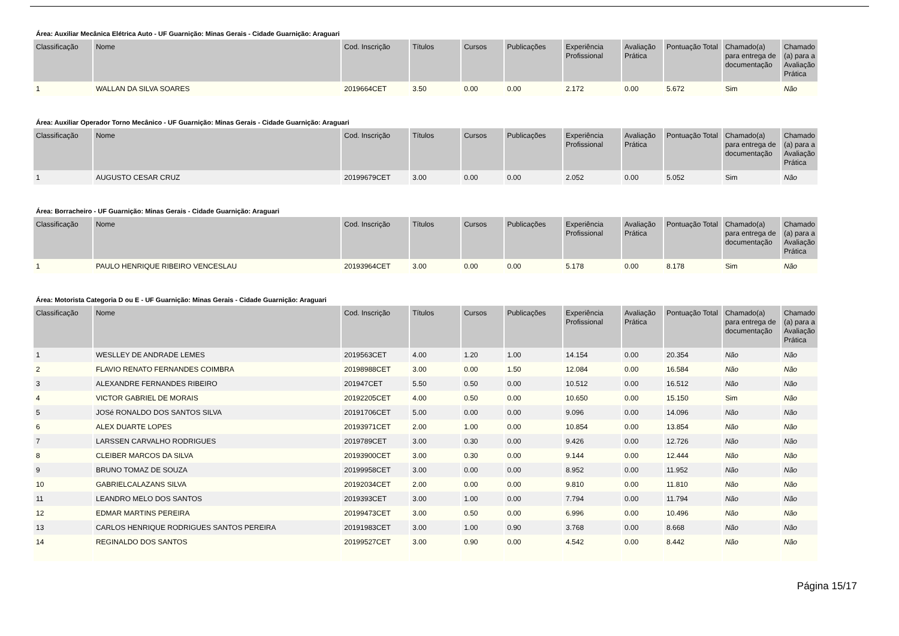Área: Auxiliar Mecânica Elétrica Auto - UF Guarnição: Minas Gerais - Cidade Guarnição: Araguari
| Classificação | Nome | Cod. Inscrição | Títulos | Cursos | Publicações | Experiência Profissional | Avaliação Prática | Pontuação Total | Chamado(a) para entrega de documentação | Chamado (a) para a Avaliação Prática |
| --- | --- | --- | --- | --- | --- | --- | --- | --- | --- | --- |
| 1 | WALLAN DA SILVA SOARES | 2019664CET | 3.50 | 0.00 | 0.00 | 2.172 | 0.00 | 5.672 | Sim | Não |
Área: Auxiliar Operador Torno Mecânico - UF Guarnição: Minas Gerais - Cidade Guarnição: Araguari
| Classificação | Nome | Cod. Inscrição | Títulos | Cursos | Publicações | Experiência Profissional | Avaliação Prática | Pontuação Total | Chamado(a) para entrega de documentação | Chamado (a) para a Avaliação Prática |
| --- | --- | --- | --- | --- | --- | --- | --- | --- | --- | --- |
| 1 | AUGUSTO CESAR CRUZ | 20199679CET | 3.00 | 0.00 | 0.00 | 2.052 | 0.00 | 5.052 | Sim | Não |
Área: Borracheiro - UF Guarnição: Minas Gerais - Cidade Guarnição: Araguari
| Classificação | Nome | Cod. Inscrição | Títulos | Cursos | Publicações | Experiência Profissional | Avaliação Prática | Pontuação Total | Chamado(a) para entrega de documentação | Chamado (a) para a Avaliação Prática |
| --- | --- | --- | --- | --- | --- | --- | --- | --- | --- | --- |
| 1 | PAULO HENRIQUE RIBEIRO VENCESLAU | 20193964CET | 3.00 | 0.00 | 0.00 | 5.178 | 0.00 | 8.178 | Sim | Não |
Área: Motorista Categoria D ou E - UF Guarnição: Minas Gerais - Cidade Guarnição: Araguari
| Classificação | Nome | Cod. Inscrição | Títulos | Cursos | Publicações | Experiência Profissional | Avaliação Prática | Pontuação Total | Chamado(a) para entrega de documentação | Chamado (a) para a Avaliação Prática |
| --- | --- | --- | --- | --- | --- | --- | --- | --- | --- | --- |
| 1 | WESLLEY DE ANDRADE LEMES | 2019563CET | 4.00 | 1.20 | 1.00 | 14.154 | 0.00 | 20.354 | Não | Não |
| 2 | FLAVIO RENATO FERNANDES COIMBRA | 20198988CET | 3.00 | 0.00 | 1.50 | 12.084 | 0.00 | 16.584 | Não | Não |
| 3 | ALEXANDRE FERNANDES RIBEIRO | 201947CET | 5.50 | 0.50 | 0.00 | 10.512 | 0.00 | 16.512 | Não | Não |
| 4 | VICTOR GABRIEL DE MORAIS | 20192205CET | 4.00 | 0.50 | 0.00 | 10.650 | 0.00 | 15.150 | Sim | Não |
| 5 | JOSé RONALDO DOS SANTOS SILVA | 20191706CET | 5.00 | 0.00 | 0.00 | 9.096 | 0.00 | 14.096 | Não | Não |
| 6 | ALEX DUARTE LOPES | 20193971CET | 2.00 | 1.00 | 0.00 | 10.854 | 0.00 | 13.854 | Não | Não |
| 7 | LARSSEN CARVALHO RODRIGUES | 2019789CET | 3.00 | 0.30 | 0.00 | 9.426 | 0.00 | 12.726 | Não | Não |
| 8 | CLEIBER MARCOS DA SILVA | 20193900CET | 3.00 | 0.30 | 0.00 | 9.144 | 0.00 | 12.444 | Não | Não |
| 9 | BRUNO TOMAZ DE SOUZA | 20199958CET | 3.00 | 0.00 | 0.00 | 8.952 | 0.00 | 11.952 | Não | Não |
| 10 | GABRIELCALAZANS SILVA | 20192034CET | 2.00 | 0.00 | 0.00 | 9.810 | 0.00 | 11.810 | Não | Não |
| 11 | LEANDRO MELO DOS SANTOS | 2019393CET | 3.00 | 1.00 | 0.00 | 7.794 | 0.00 | 11.794 | Não | Não |
| 12 | EDMAR MARTINS PEREIRA | 20199473CET | 3.00 | 0.50 | 0.00 | 6.996 | 0.00 | 10.496 | Não | Não |
| 13 | CARLOS HENRIQUE RODRIGUES SANTOS PEREIRA | 20191983CET | 3.00 | 1.00 | 0.90 | 3.768 | 0.00 | 8.668 | Não | Não |
| 14 | REGINALDO DOS SANTOS | 20199527CET | 3.00 | 0.90 | 0.00 | 4.542 | 0.00 | 8.442 | Não | Não |
Página 15/17